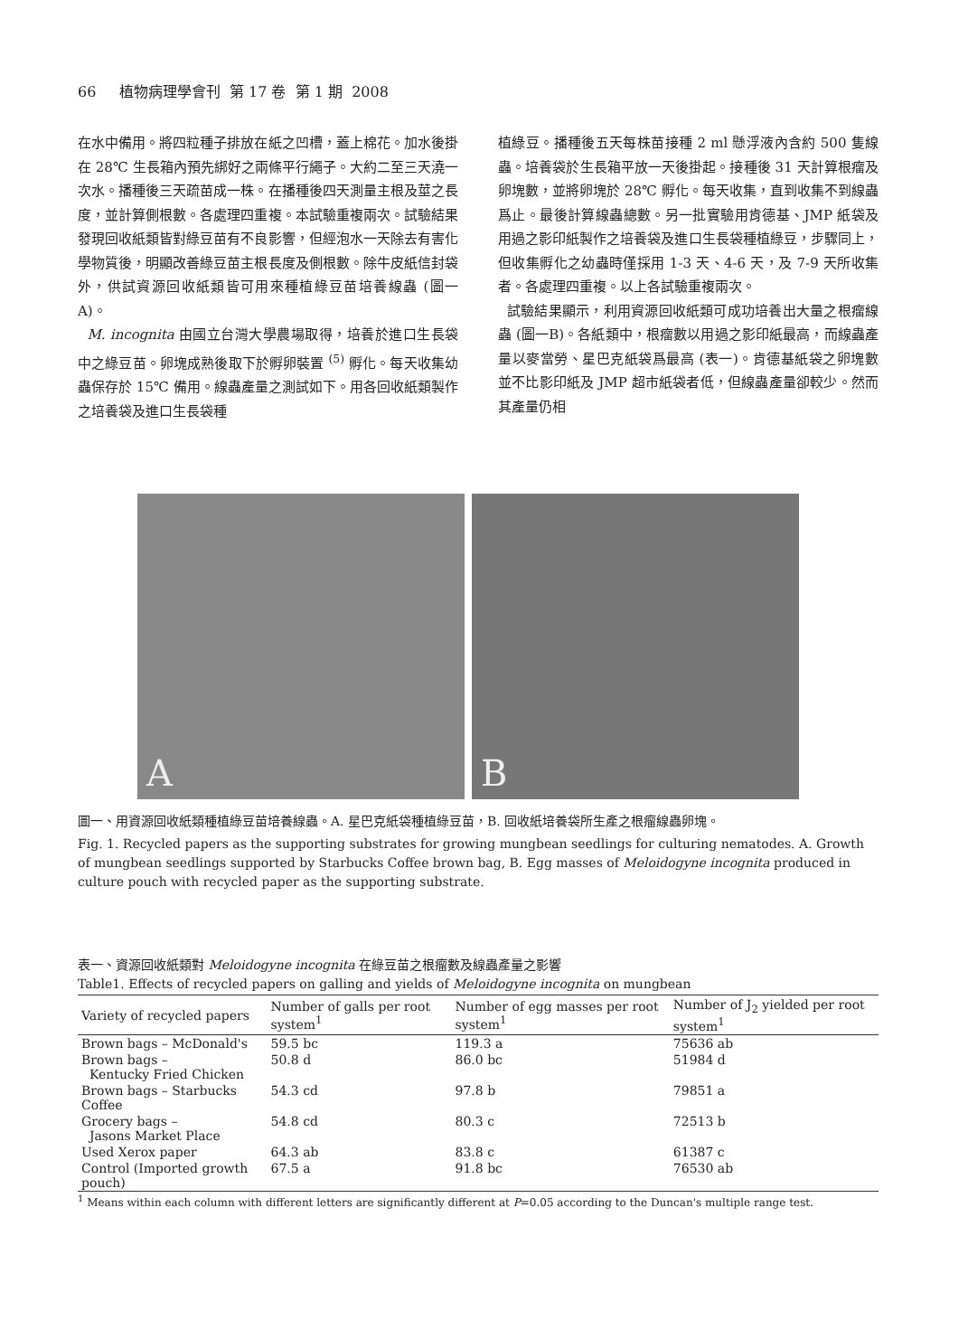66 植物病理學會刊 第 17 卷 第 1 期 2008
在水中備用。將四粒種子排放在紙之凹槽，蓋上棉花。加水後掛在 28℃ 生長箱內預先綁好之兩條平行繩子。大約二至三天澆一次水。播種後三天疏苗成一株。在播種後四天測量主根及莖之長度，並計算側根數。各處理四重複。本試驗重複兩次。試驗結果發現回收紙類皆對綠豆苗有不良影響，但經泡水一天除去有害化學物質後，明顯改善綠豆苗主根長度及側根數。除牛皮紙信封袋外，供試資源回收紙類皆可用來種植綠豆苗培養線蟲 (圖一 A)。
M. incognita 由國立台灣大學農場取得，培養於進口生長袋中之綠豆苗。卵塊成熟後取下於孵卵裝置 <sup>(5)</sup> 孵化。每天收集幼蟲保存於 15℃ 備用。線蟲產量之測試如下。用各回收紙類製作之培養袋及進口生長袋種
植綠豆。播種後五天每株苗接種 2 ml 懸浮液內含約 500 隻線蟲。培養袋於生長箱平放一天後掛起。接種後 31 天計算根瘤及卵塊數，並將卵塊於 28℃ 孵化。每天收集，直到收集不到線蟲爲止。最後計算線蟲總數。另一批實驗用肯德基、JMP 紙袋及用過之影印紙製作之培養袋及進口生長袋種植綠豆，步驟同上，但收集孵化之幼蟲時僅採用 1-3 天、4-6 天，及 7-9 天所收集者。各處理四重複。以上各試驗重複兩次。
試驗結果顯示，利用資源回收紙類可成功培養出大量之根瘤線蟲 (圖一B)。各紙類中，根瘤數以用過之影印紙最高，而線蟲產量以麥當勞、星巴克紙袋爲最高 (表一)。肯德基紙袋之卵塊數並不比影印紙及 JMP 超市紙袋者低，但線蟲產量卻較少。然而其產量仍相
A
B
圖一、用資源回收紙類種植綠豆苗培養線蟲。A. 星巴克紙袋種植綠豆苗，B. 回收紙培養袋所生產之根瘤線蟲卵塊。
Fig. 1. Recycled papers as the supporting substrates for growing mungbean seedlings for culturing nematodes. A. Growth of mungbean seedlings supported by Starbucks Coffee brown bag, B. Egg masses of Meloidogyne incognita produced in culture pouch with recycled paper as the supporting substrate.
表一、資源回收紙類對 Meloidogyne incognita 在綠豆苗之根瘤數及線蟲產量之影響
Table1. Effects of recycled papers on galling and yields of Meloidogyne incognita on mungbean
| Variety of recycled papers | Number of galls per root system<sup>1</sup> | Number of egg masses per root system<sup>1</sup> | Number of J<sub>2</sub> yielded per root system<sup>1</sup> |
| --- | --- | --- | --- |
| Brown bags – McDonald's | 59.5 bc | 119.3 a | 75636 ab |
| Brown bags – Kentucky Fried Chicken | 50.8 d | 86.0 bc | 51984 d |
| Brown bags – Starbucks Coffee | 54.3 cd | 97.8 b | 79851 a |
| Grocery bags – Jasons Market Place | 54.8 cd | 80.3 c | 72513 b |
| Used Xerox paper | 64.3 ab | 83.8 c | 61387 c |
| Control (Imported growth pouch) | 67.5 a | 91.8 bc | 76530 ab |
<sup>1</sup> Means within each column with different letters are significantly different at P=0.05 according to the Duncan's multiple range test.